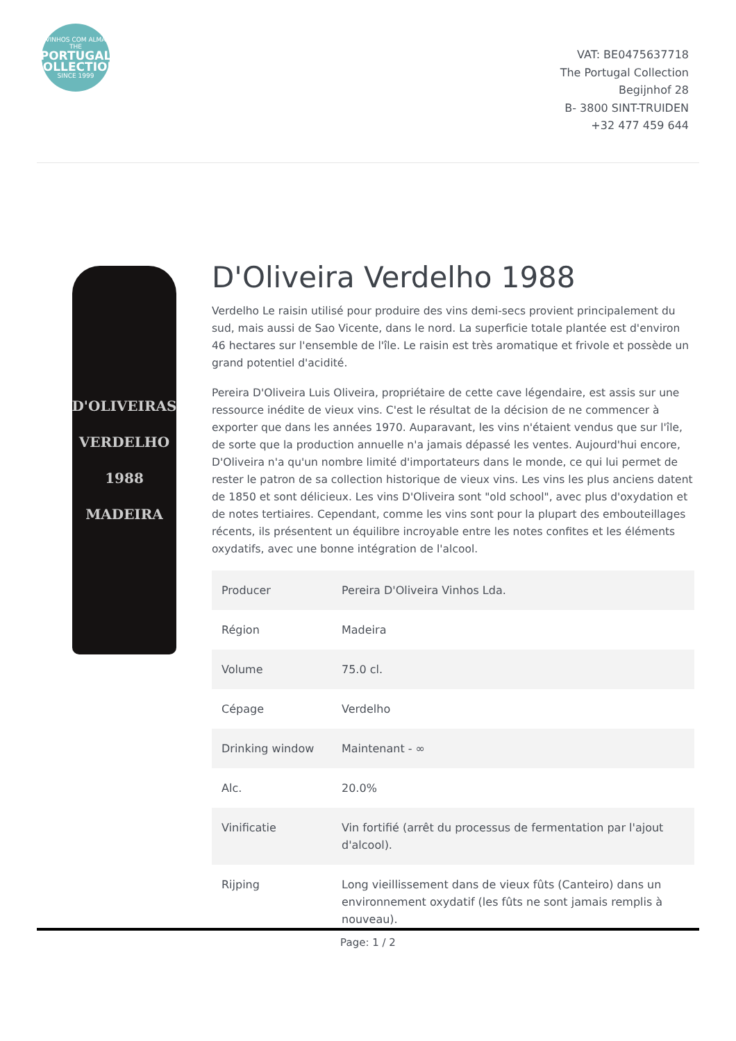VINHOS COM ALMA
THE
PORTUGAL
COLLECTION
SINCE 1999
VAT: BE0475637718
The Portugal Collection
Begijnhof 28
B- 3800 SINT-TRUIDEN
+32 477 459 644
D'OLIVEIRAS
VERDELHO
1988
MADEIRA
D'Oliveira Verdelho 1988
Verdelho Le raisin utilisé pour produire des vins demi-secs provient principalement du sud, mais aussi de Sao Vicente, dans le nord. La superficie totale plantée est d'environ 46 hectares sur l'ensemble de l'île. Le raisin est très aromatique et frivole et possède un grand potentiel d'acidité.
Pereira D'Oliveira Luis Oliveira, propriétaire de cette cave légendaire, est assis sur une ressource inédite de vieux vins. C'est le résultat de la décision de ne commencer à exporter que dans les années 1970. Auparavant, les vins n'étaient vendus que sur l'île, de sorte que la production annuelle n'a jamais dépassé les ventes. Aujourd'hui encore, D'Oliveira n'a qu'un nombre limité d'importateurs dans le monde, ce qui lui permet de rester le patron de sa collection historique de vieux vins. Les vins les plus anciens datent de 1850 et sont délicieux. Les vins D'Oliveira sont "old school", avec plus d'oxydation et de notes tertiaires. Cependant, comme les vins sont pour la plupart des embouteillages récents, ils présentent un équilibre incroyable entre les notes confites et les éléments oxydatifs, avec une bonne intégration de l'alcool.
| Producer | Pereira D'Oliveira Vinhos Lda. |
| Région | Madeira |
| Volume | 75.0 cl. |
| Cépage | Verdelho |
| Drinking window | Maintenant - ∞ |
| Alc. | 20.0% |
| Vinificatie | Vin fortifié (arrêt du processus de fermentation par l'ajout d'alcool). |
| Rijping | Long vieillissement dans de vieux fûts (Canteiro) dans un environnement oxydatif (les fûts ne sont jamais remplis à nouveau). |
Page: 1 / 2